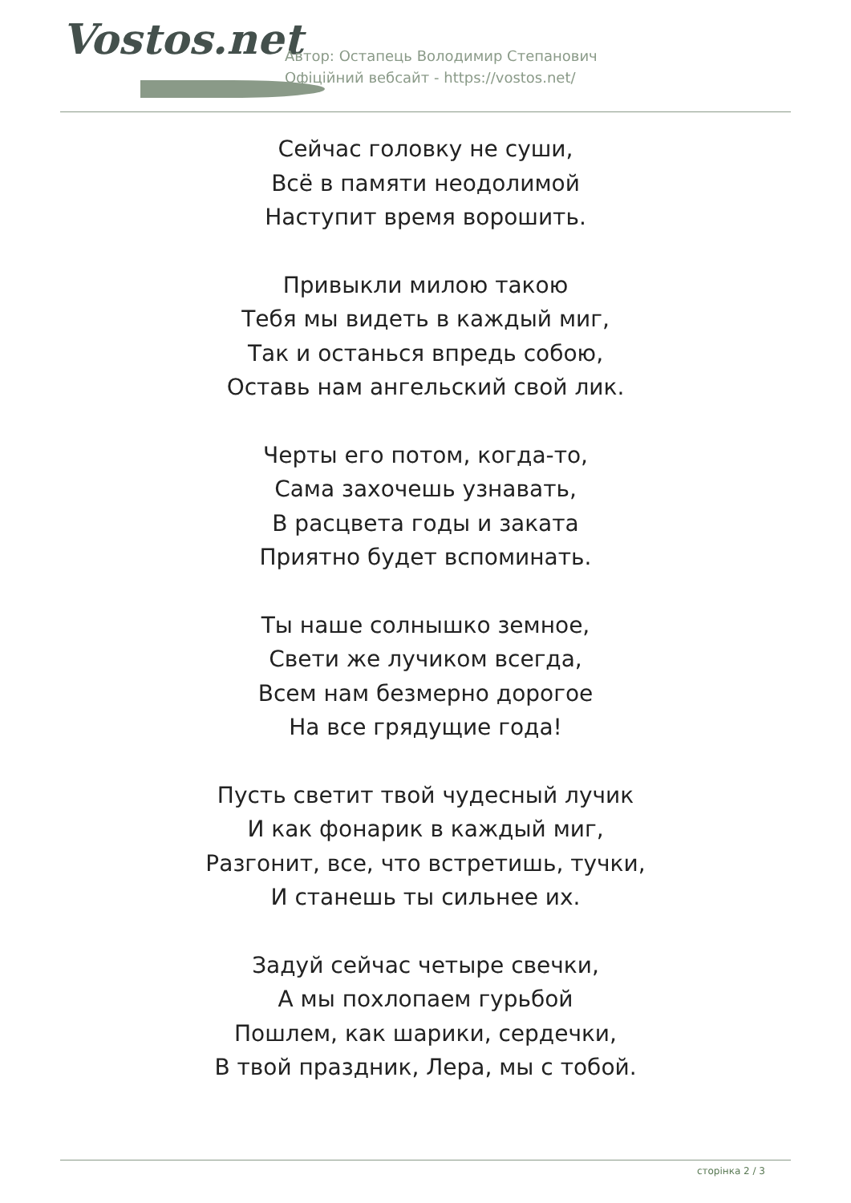Vostos.net
Автор: Остапець Володимир Степанович
Офіційний вебсайт - https://vostos.net/
Сейчас головку не суши,
Всё в памяти неодолимой
Наступит время ворошить.
Привыкли милою такою
Тебя мы видеть в каждый миг,
Так и останься впредь собою,
Оставь нам ангельский свой лик.
Черты его потом, когда-то,
Сама захочешь узнавать,
В расцвета годы и заката
Приятно будет вспоминать.
Ты наше солнышко земное,
Свети же лучиком всегда,
Всем нам безмерно дорогое
На все грядущие года!
Пусть светит твой чудесный лучик
И как фонарик в каждый миг,
Разгонит, все, что встретишь, тучки,
И станешь ты сильнее их.
Задуй сейчас четыре свечки,
А мы похлопаем гурьбой
Пошлем, как шарики, сердечки,
В твой праздник, Лера, мы с тобой.
сторінка 2 / 3